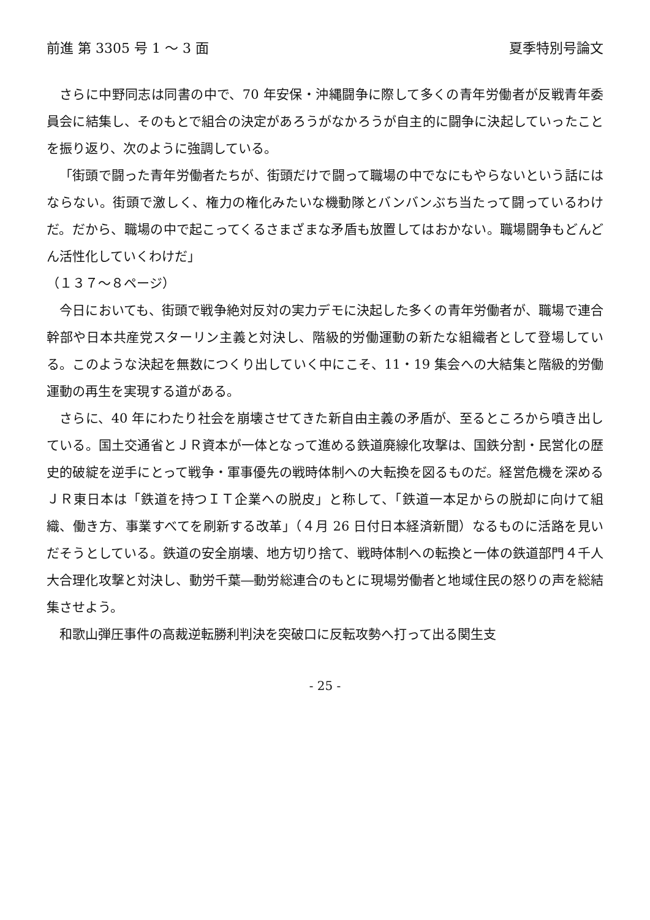前進 第 3305 号 1 ～ 3 面 夏季特別号論文
さらに中野同志は同書の中で、70 年安保・沖縄闘争に際して多くの青年労働者が反戦青年委員会に結集し、そのもとで組合の決定があろうがなかろうが自主的に闘争に決起していったことを振り返り、次のように強調している。
「街頭で闘った青年労働者たちが、街頭だけで闘って職場の中でなにもやらないという話にはならない。街頭で激しく、権力の権化みたいな機動隊とバンバンぶち当たって闘っているわけだ。だから、職場の中で起こってくるさまざまな矛盾も放置してはおかない。職場闘争もどんどん活性化していくわけだ」
（１３７～８ページ）
今日においても、街頭で戦争絶対反対の実力デモに決起した多くの青年労働者が、職場で連合幹部や日本共産党スターリン主義と対決し、階級的労働運動の新たな組織者として登場している。このような決起を無数につくり出していく中にこそ、11・19 集会への大結集と階級的労働運動の再生を実現する道がある。
さらに、40 年にわたり社会を崩壊させてきた新自由主義の矛盾が、至るところから噴き出している。国土交通省とＪＲ資本が一体となって進める鉄道廃線化攻撃は、国鉄分割・民営化の歴史的破綻を逆手にとって戦争・軍事優先の戦時体制への大転換を図るものだ。経営危機を深めるＪＲ東日本は「鉄道を持つＩＴ企業への脱皮」と称して、「鉄道一本足からの脱却に向けて組織、働き方、事業すべてを刷新する改革」（４月 26 日付日本経済新聞）なるものに活路を見いだそうとしている。鉄道の安全崩壊、地方切り捨て、戦時体制への転換と一体の鉄道部門４千人大合理化攻撃と対決し、動労千葉―動労総連合のもとに現場労働者と地域住民の怒りの声を総結集させよう。
和歌山弾圧事件の高裁逆転勝利判決を突破口に反転攻勢へ打って出る関生支
- 25 -